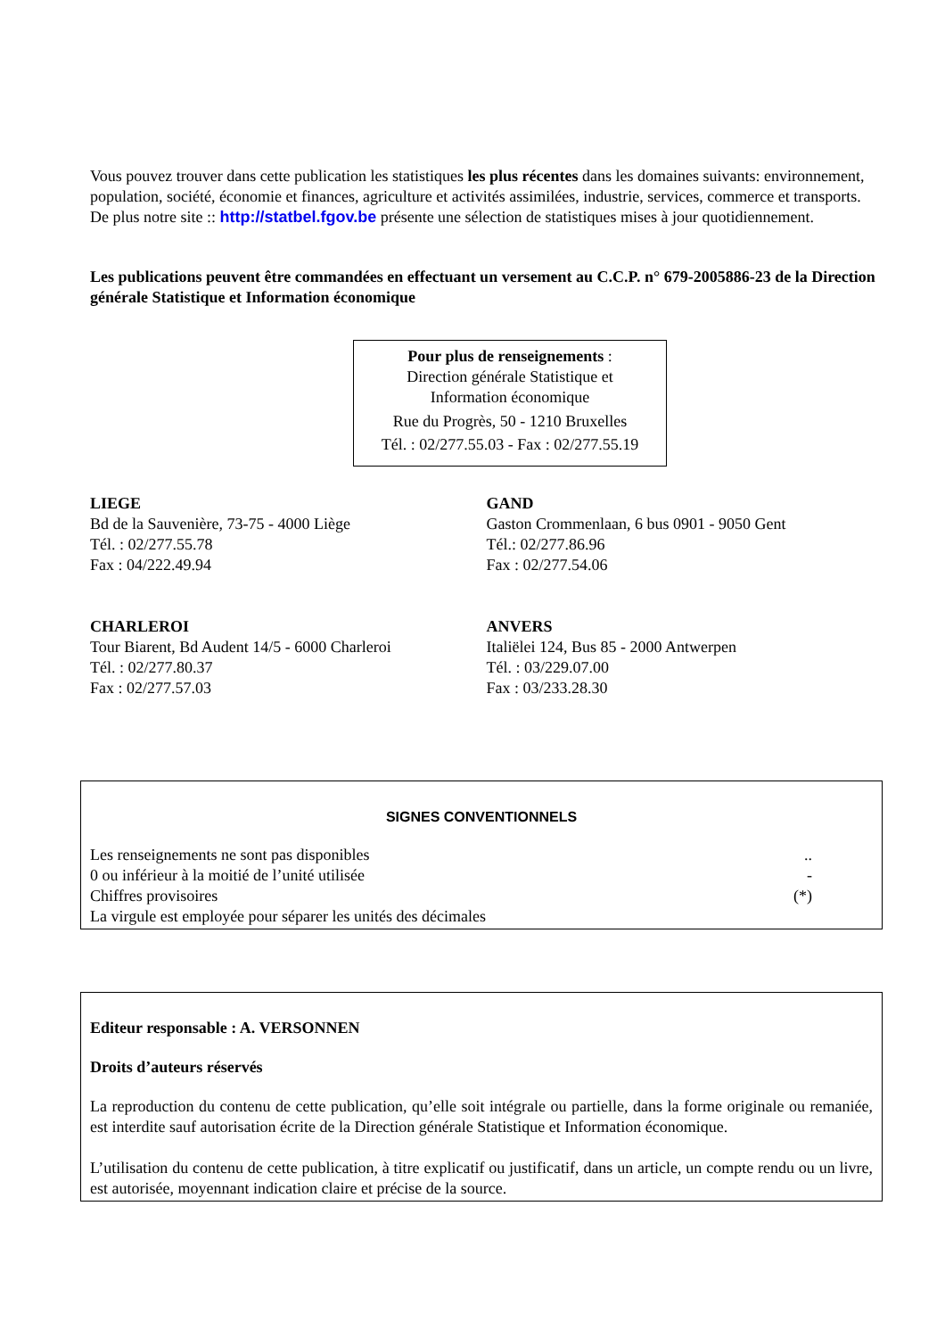Vous pouvez trouver dans cette publication les statistiques les plus récentes dans les domaines suivants: environnement, population, société, économie et finances, agriculture et activités assimilées, industrie, services, commerce et transports.
De plus notre site :: http://statbel.fgov.be présente une sélection de statistiques mises à jour quotidiennement.
Les publications peuvent être commandées en effectuant un versement au C.C.P. n° 679-2005886-23 de la Direction générale Statistique et Information économique
Pour plus de renseignements :
Direction générale Statistique et
Information économique
Rue du Progrès, 50 - 1210 Bruxelles
Tél. : 02/277.55.03 - Fax : 02/277.55.19
LIEGE
Bd de la Sauvenière, 73-75 - 4000 Liège
Tél. : 02/277.55.78
Fax : 04/222.49.94
GAND
Gaston Crommenlaan, 6 bus 0901 - 9050 Gent
Tél.: 02/277.86.96
Fax : 02/277.54.06
CHARLEROI
Tour Biarent, Bd Audent 14/5 - 6000 Charleroi
Tél. : 02/277.80.37
Fax : 02/277.57.03
ANVERS
Italiëlei 124, Bus 85 - 2000 Antwerpen
Tél. : 03/229.07.00
Fax : 03/233.28.30
SIGNES CONVENTIONNELS
Les renseignements ne sont pas disponibles
0 ou inférieur à la moitié de l’unité utilisée
Chiffres provisoires
La virgule est employée pour séparer les unités des décimales
..
-
(*)
Editeur responsable : A. VERSONNEN
Droits d’auteurs réservés
La reproduction du contenu de cette publication, qu’elle soit intégrale ou partielle, dans la forme originale ou remaniée, est interdite sauf autorisation écrite de la Direction générale Statistique et Information économique.
L’utilisation du contenu de cette publication, à titre explicatif ou justificatif, dans un article, un compte rendu ou un livre, est autorisée, moyennant indication claire et précise de la source.